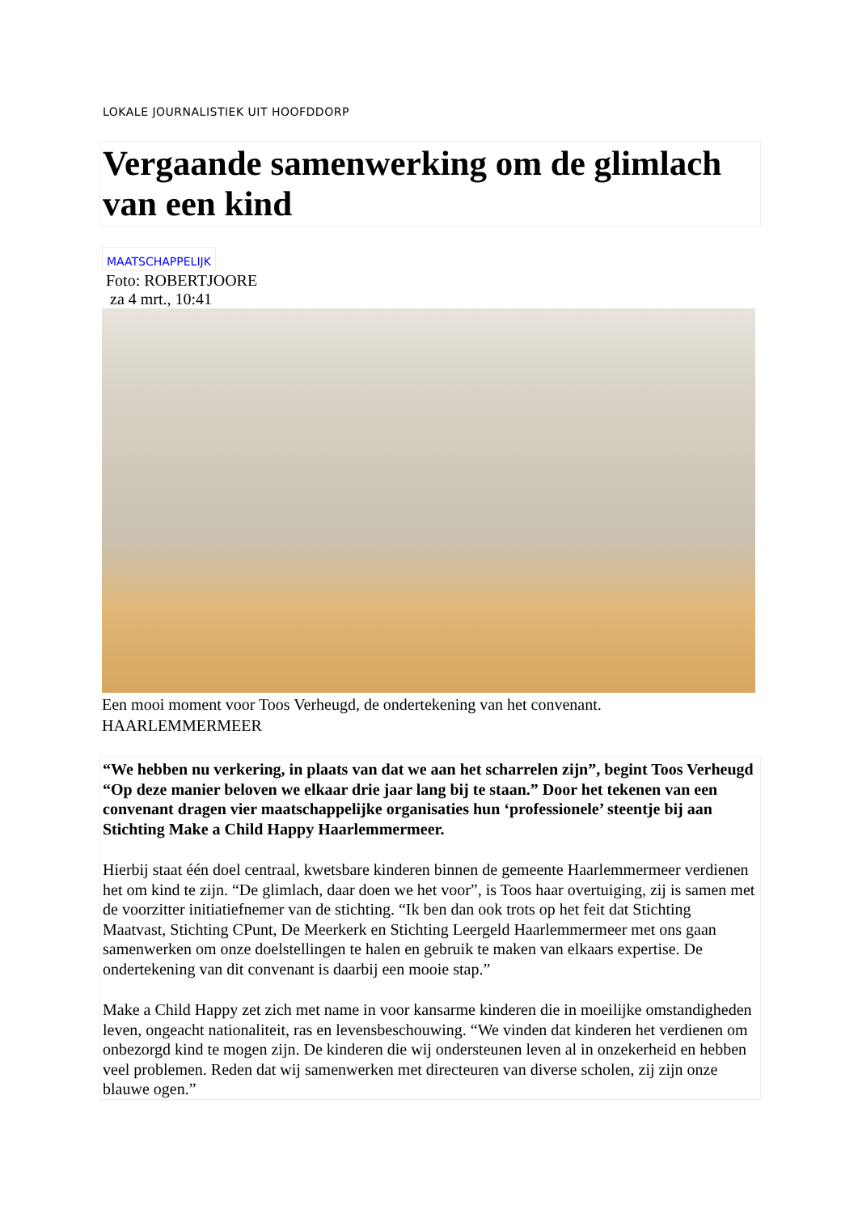LOKALE JOURNALISTIEK UIT HOOFDDORP
Vergaande samenwerking om de glimlach van een kind
MAATSCHAPPELIJK
Foto: ROBERTJOORE
za 4 mrt., 10:41
Een mooi moment voor Toos Verheugd, de ondertekening van het convenant.
HAARLEMMERMEER
“We hebben nu verkering, in plaats van dat we aan het scharrelen zijn”, begint Toos Verheugd “Op deze manier beloven we elkaar drie jaar lang bij te staan.” Door het tekenen van een convenant dragen vier maatschappelijke organisaties hun ‘professionele’ steentje bij aan Stichting Make a Child Happy Haarlemmermeer.
Hierbij staat één doel centraal, kwetsbare kinderen binnen de gemeente Haarlemmermeer verdienen het om kind te zijn. “De glimlach, daar doen we het voor”, is Toos haar overtuiging, zij is samen met de voorzitter initiatiefnemer van de stichting. “Ik ben dan ook trots op het feit dat Stichting Maatvast, Stichting CPunt, De Meerkerk en Stichting Leergeld Haarlemmermeer met ons gaan samenwerken om onze doelstellingen te halen en gebruik te maken van elkaars expertise. De ondertekening van dit convenant is daarbij een mooie stap.”
Make a Child Happy zet zich met name in voor kansarme kinderen die in moeilijke omstandigheden leven, ongeacht nationaliteit, ras en levensbeschouwing. “We vinden dat kinderen het verdienen om onbezorgd kind te mogen zijn. De kinderen die wij ondersteunen leven al in onzekerheid en hebben veel problemen. Reden dat wij samenwerken met directeuren van diverse scholen, zij zijn onze blauwe ogen.”